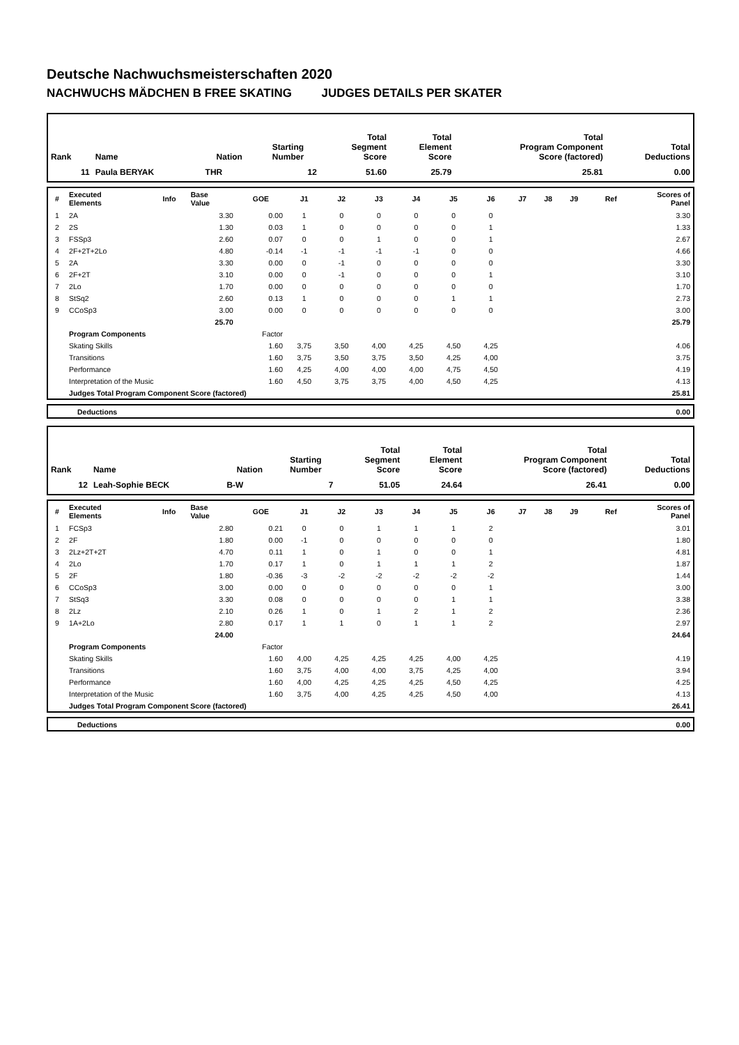Deutsche Nachwuchsmeisterschaften 2020
NACHWUCHS MÄDCHEN B FREE SKATING JUDGES DETAILS PER SKATER
| Rank | Name | Nation | Starting Number | Total Segment Score | Total Element Score | Total Program Component Score (factored) | Total Deductions |
| --- | --- | --- | --- | --- | --- | --- | --- |
| 11 | Paula BERYAK | THR | 12 | 51.60 | 25.79 | 25.81 | 0.00 |
| # | Executed Elements | Info | Base Value | GOE | J1 | J2 | J3 | J4 | J5 | J6 | J7 | J8 | J9 | Ref | Scores of Panel |
| --- | --- | --- | --- | --- | --- | --- | --- | --- | --- | --- | --- | --- | --- | --- | --- |
| 1 | 2A | | 3.30 | 0.00 | 1 | 0 | 0 | 0 | 0 | 0 | | | | | 3.30 |
| 2 | 2S | | 1.30 | 0.03 | 1 | 0 | 0 | 0 | 0 | 1 | | | | | 1.33 |
| 3 | FSSp3 | | 2.60 | 0.07 | 0 | 0 | 1 | 0 | 0 | 1 | | | | | 2.67 |
| 4 | 2F+2T+2Lo | | 4.80 | -0.14 | -1 | -1 | -1 | -1 | 0 | 0 | | | | | 4.66 |
| 5 | 2A | | 3.30 | 0.00 | 0 | -1 | 0 | 0 | 0 | 0 | | | | | 3.30 |
| 6 | 2F+2T | | 3.10 | 0.00 | 0 | -1 | 0 | 0 | 0 | 1 | | | | | 3.10 |
| 7 | 2Lo | | 1.70 | 0.00 | 0 | 0 | 0 | 0 | 0 | 0 | | | | | 1.70 |
| 8 | StSq2 | | 2.60 | 0.13 | 1 | 0 | 0 | 0 | 1 | 1 | | | | | 2.73 |
| 9 | CCoSp3 | | 3.00 | 0.00 | 0 | 0 | 0 | 0 | 0 | 0 | | | | | 3.00 |
| | | | 25.70 | | | | | | | | | | | | 25.79 |
| | Program Components | | | Factor | | | | | | | | | | | |
| | Skating Skills | | | 1.60 | 3,75 | 3,50 | 4,00 | 4,25 | 4,50 | 4,25 | | | | | 4.06 |
| | Transitions | | | 1.60 | 3,75 | 3,50 | 3,75 | 3,50 | 4,25 | 4,00 | | | | | 3.75 |
| | Performance | | | 1.60 | 4,25 | 4,00 | 4,00 | 4,00 | 4,75 | 4,50 | | | | | 4.19 |
| | Interpretation of the Music | | | 1.60 | 4,50 | 3,75 | 3,75 | 4,00 | 4,50 | 4,25 | | | | | 4.13 |
| | Judges Total Program Component Score (factored) | | | | | | | | | | | | | | 25.81 |
| | Deductions | 0.00 |
| Rank | Name | Nation | Starting Number | Total Segment Score | Total Element Score | Total Program Component Score (factored) | Total Deductions |
| --- | --- | --- | --- | --- | --- | --- | --- |
| 12 | Leah-Sophie BECK | B-W | 7 | 51.05 | 24.64 | 26.41 | 0.00 |
| # | Executed Elements | Info | Base Value | GOE | J1 | J2 | J3 | J4 | J5 | J6 | J7 | J8 | J9 | Ref | Scores of Panel |
| --- | --- | --- | --- | --- | --- | --- | --- | --- | --- | --- | --- | --- | --- | --- | --- |
| 1 | FCSp3 | | 2.80 | 0.21 | 0 | 0 | 1 | 1 | 1 | 2 | | | | | 3.01 |
| 2 | 2F | | 1.80 | 0.00 | -1 | 0 | 0 | 0 | 0 | 0 | | | | | 1.80 |
| 3 | 2Lz+2T+2T | | 4.70 | 0.11 | 1 | 0 | 1 | 0 | 0 | 1 | | | | | 4.81 |
| 4 | 2Lo | | 1.70 | 0.17 | 1 | 0 | 1 | 1 | 1 | 2 | | | | | 1.87 |
| 5 | 2F | | 1.80 | -0.36 | -3 | -2 | -2 | -2 | -2 | -2 | | | | | 1.44 |
| 6 | CCoSp3 | | 3.00 | 0.00 | 0 | 0 | 0 | 0 | 0 | 1 | | | | | 3.00 |
| 7 | StSq3 | | 3.30 | 0.08 | 0 | 0 | 0 | 0 | 1 | 1 | | | | | 3.38 |
| 8 | 2Lz | | 2.10 | 0.26 | 1 | 0 | 1 | 2 | 1 | 2 | | | | | 2.36 |
| 9 | 1A+2Lo | | 2.80 | 0.17 | 1 | 1 | 0 | 1 | 1 | 2 | | | | | 2.97 |
| | | | 24.00 | | | | | | | | | | | | 24.64 |
| | Program Components | | | Factor | | | | | | | | | | | |
| | Skating Skills | | | 1.60 | 4,00 | 4,25 | 4,25 | 4,25 | 4,00 | 4,25 | | | | | 4.19 |
| | Transitions | | | 1.60 | 3,75 | 4,00 | 4,00 | 3,75 | 4,25 | 4,00 | | | | | 3.94 |
| | Performance | | | 1.60 | 4,00 | 4,25 | 4,25 | 4,25 | 4,50 | 4,25 | | | | | 4.25 |
| | Interpretation of the Music | | | 1.60 | 3,75 | 4,00 | 4,25 | 4,25 | 4,50 | 4,00 | | | | | 4.13 |
| | Judges Total Program Component Score (factored) | | | | | | | | | | | | | | 26.41 |
| | Deductions | 0.00 |